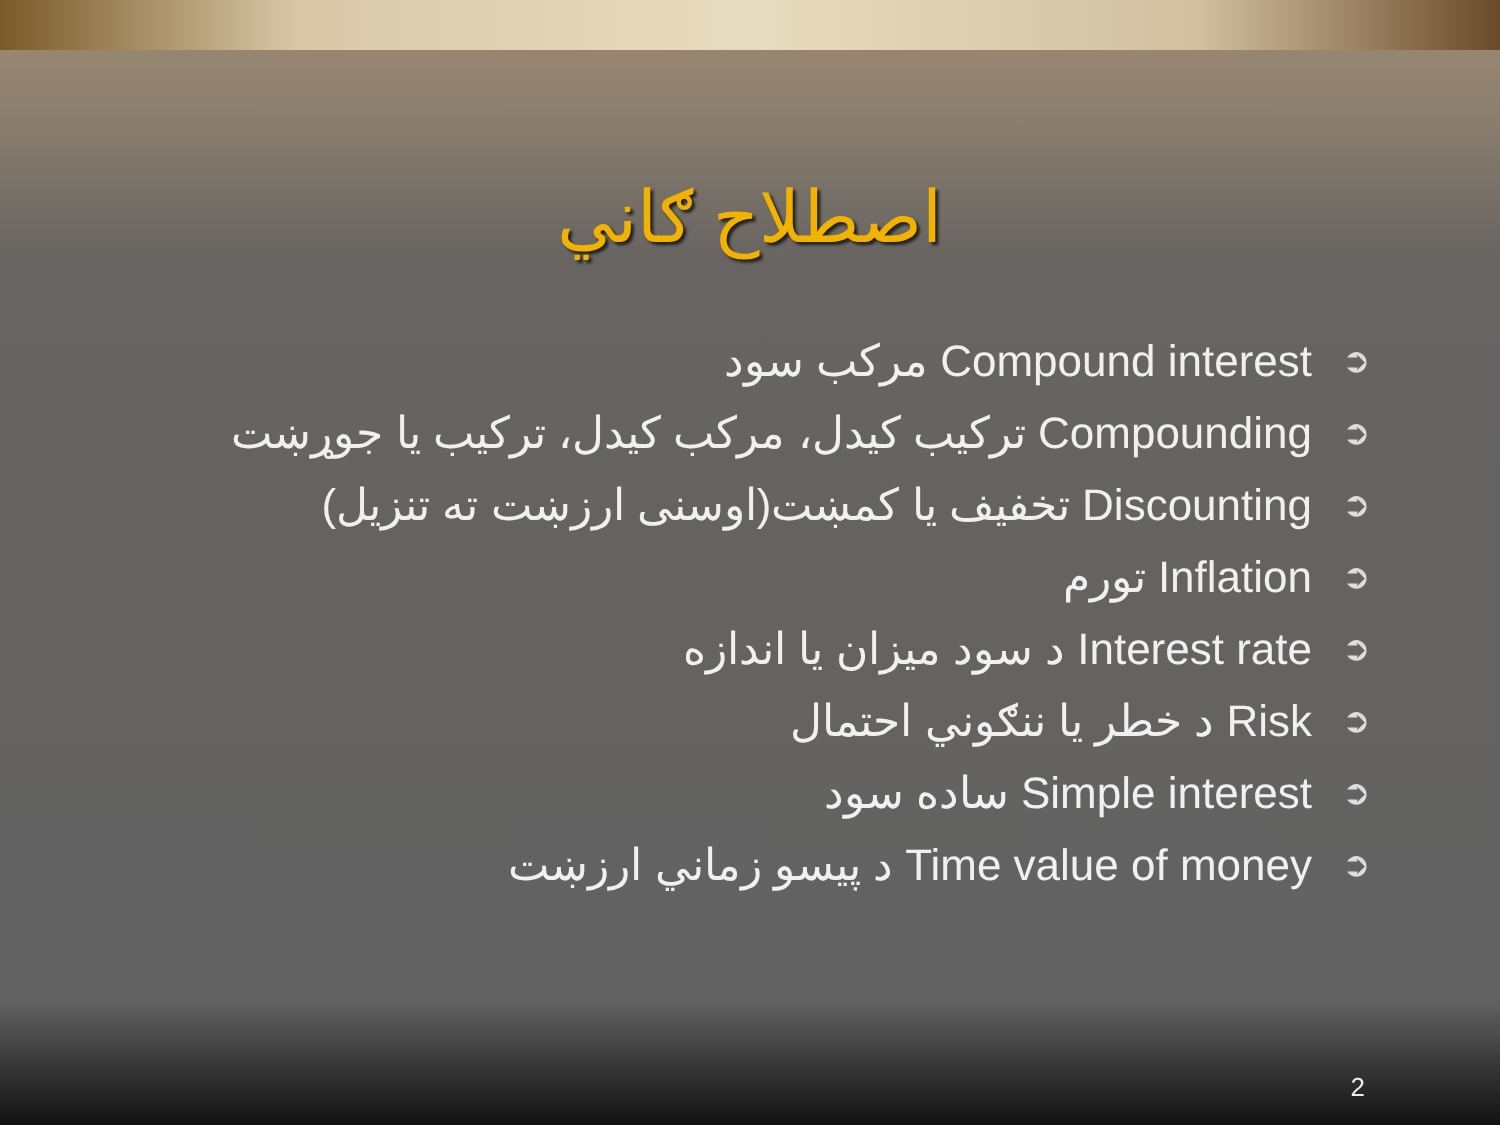اصطلاح ګاني
مرکب سود Compound interest ➲
ترکيب کيدل، مرکب کيدل، ترکيب يا جوړښت Compounding ➲
تخفيف يا کمښت(اوسنی ارزښت ته تنزيل) Discounting ➲
تورم Inflation ➲
د سود ميزان يا اندازه Interest rate ➲
د خطر يا ننګوني احتمال Risk ➲
ساده سود Simple interest ➲
د پيسو زماني ارزښت Time value of money ➲
2